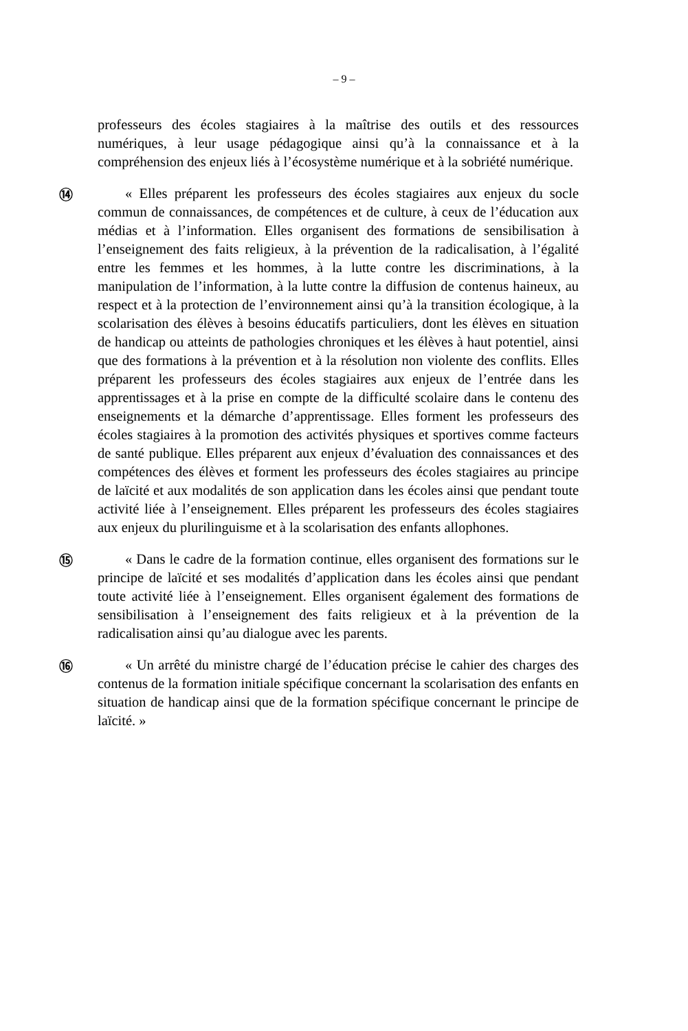– 9 –
professeurs des écoles stagiaires à la maîtrise des outils et des ressources numériques, à leur usage pédagogique ainsi qu’à la connaissance et à la compréhension des enjeux liés à l’écosystème numérique et à la sobriété numérique.
⑭
« Elles préparent les professeurs des écoles stagiaires aux enjeux du socle commun de connaissances, de compétences et de culture, à ceux de l’éducation aux médias et à l’information. Elles organisent des formations de sensibilisation à l’enseignement des faits religieux, à la prévention de la radicalisation, à l’égalité entre les femmes et les hommes, à la lutte contre les discriminations, à la manipulation de l’information, à la lutte contre la diffusion de contenus haineux, au respect et à la protection de l’environnement ainsi qu’à la transition écologique, à la scolarisation des élèves à besoins éducatifs particuliers, dont les élèves en situation de handicap ou atteints de pathologies chroniques et les élèves à haut potentiel, ainsi que des formations à la prévention et à la résolution non violente des conflits. Elles préparent les professeurs des écoles stagiaires aux enjeux de l’entrée dans les apprentissages et à la prise en compte de la difficulté scolaire dans le contenu des enseignements et la démarche d’apprentissage. Elles forment les professeurs des écoles stagiaires à la promotion des activités physiques et sportives comme facteurs de santé publique. Elles préparent aux enjeux d’évaluation des connaissances et des compétences des élèves et forment les professeurs des écoles stagiaires au principe de laïcité et aux modalités de son application dans les écoles ainsi que pendant toute activité liée à l’enseignement. Elles préparent les professeurs des écoles stagiaires aux enjeux du plurilinguisme et à la scolarisation des enfants allophones.
⑮
« Dans le cadre de la formation continue, elles organisent des formations sur le principe de laïcité et ses modalités d’application dans les écoles ainsi que pendant toute activité liée à l’enseignement. Elles organisent également des formations de sensibilisation à l’enseignement des faits religieux et à la prévention de la radicalisation ainsi qu’au dialogue avec les parents.
⑯
« Un arrêté du ministre chargé de l’éducation précise le cahier des charges des contenus de la formation initiale spécifique concernant la scolarisation des enfants en situation de handicap ainsi que de la formation spécifique concernant le principe de laïcité. »